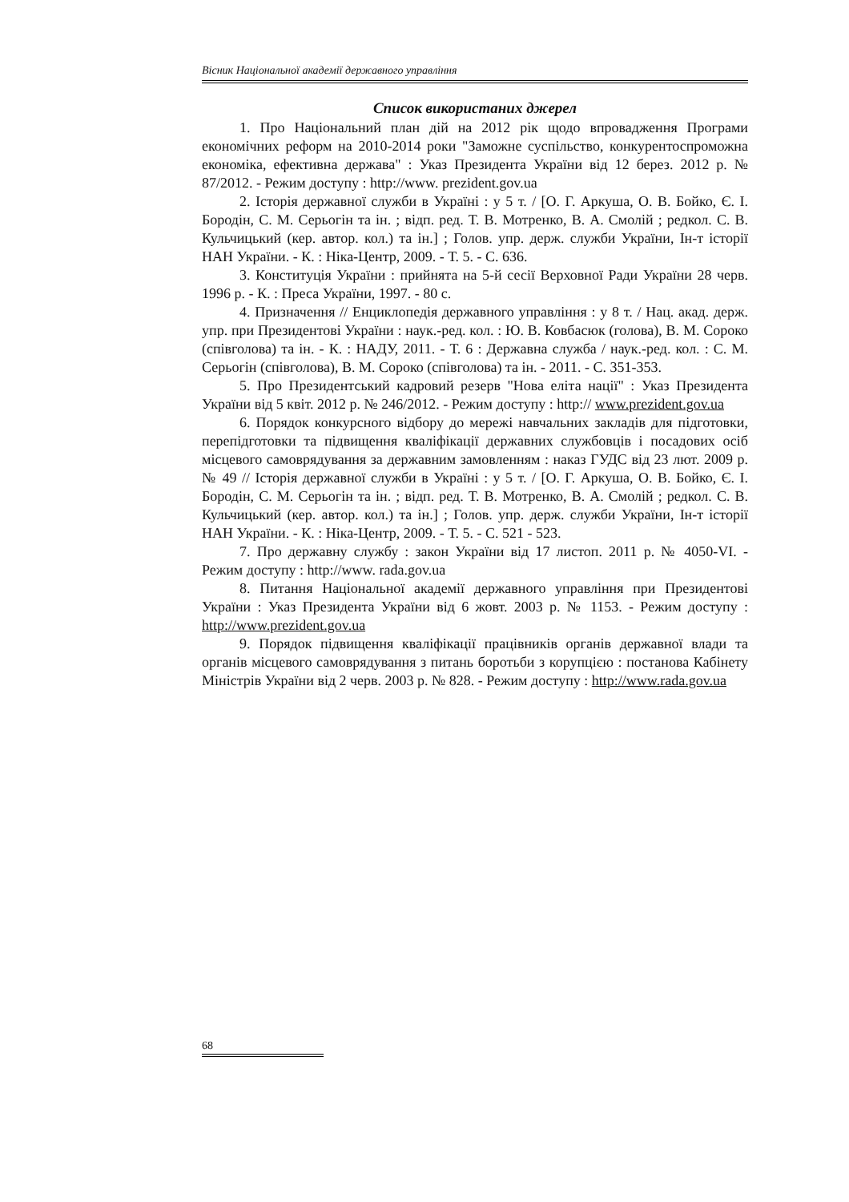Вісник Національної академії державного управління
Список використаних джерел
1. Про Національний план дій на 2012 рік щодо впровадження Програми економічних реформ на 2010-2014 роки "Заможне суспільство, конкурентоспроможна економіка, ефективна держава" : Указ Президента України від 12 берез. 2012 р. № 87/2012. - Режим доступу : http://www. prezident.gov.ua
2. Історія державної служби в Україні : у 5 т. / [О. Г. Аркуша, О. В. Бойко, Є. І. Бородін, С. М. Серьогін та ін. ; відп. ред. Т. В. Мотренко, В. А. Смолій ; редкол. С. В. Кульчицький (кер. автор. кол.) та ін.] ; Голов. упр. держ. служби України, Ін-т історії НАН України. - К. : Ніка-Центр, 2009. - Т. 5. - С. 636.
3. Конституція України : прийнята на 5-й сесії Верховної Ради України 28 черв. 1996 р. - К. : Преса України, 1997. - 80 с.
4. Призначення // Енциклопедія державного управління : у 8 т. / Нац. акад. держ. упр. при Президентові України : наук.-ред. кол. : Ю. В. Ковбасюк (голова), В. М. Сороко (співголова) та ін. - К. : НАДУ, 2011. - Т. 6 : Державна служба / наук.-ред. кол. : С. М. Серьогін (співголова), В. М. Сороко (співголова) та ін. - 2011. - С. 351-353.
5. Про Президентський кадровий резерв "Нова еліта нації" : Указ Президента України від 5 квіт. 2012 р. № 246/2012. - Режим доступу : http:// www.prezident.gov.ua
6. Порядок конкурсного відбору до мережі навчальних закладів для підготовки, перепідготовки та підвищення кваліфікації державних службовців і посадових осіб місцевого самоврядування за державним замовленням : наказ ГУДС від 23 лют. 2009 р. № 49 // Історія державної служби в Україні : у 5 т. / [О. Г. Аркуша, О. В. Бойко, Є. І. Бородін, С. М. Серьогін та ін. ; відп. ред. Т. В. Мотренко, В. А. Смолій ; редкол. С. В. Кульчицький (кер. автор. кол.) та ін.] ; Голов. упр. держ. служби України, Ін-т історії НАН України. - К. : Ніка-Центр, 2009. - Т. 5. - С. 521 - 523.
7. Про державну службу : закон України від 17 листоп. 2011 р. № 4050-VI. - Режим доступу : http://www. rada.gov.ua
8. Питання Національної академії державного управління при Президентові України : Указ Президента України від 6 жовт. 2003 р. № 1153. - Режим доступу : http://www.prezident.gov.ua
9. Порядок підвищення кваліфікації працівників органів державної влади та органів місцевого самоврядування з питань боротьби з корупцією : постанова Кабінету Міністрів України від 2 черв. 2003 р. № 828. - Режим доступу : http://www.rada.gov.ua
68